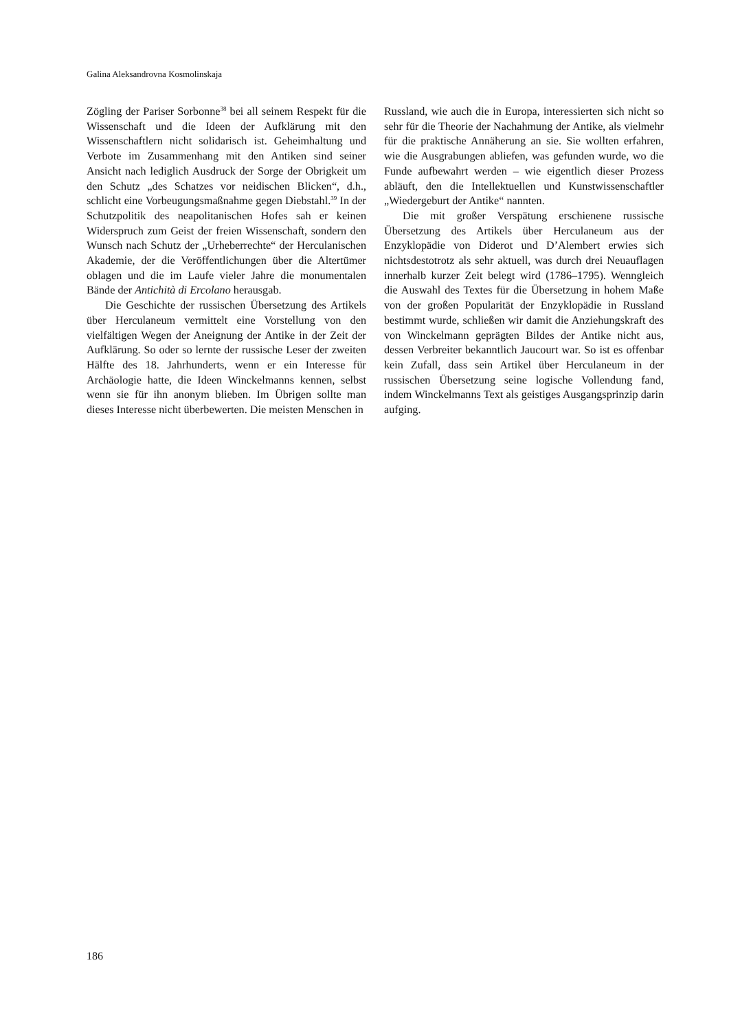Galina Aleksandrovna Kosmolinskaja
Zögling der Pariser Sorbonne<sup>38</sup> bei all seinem Respekt für die Wissenschaft und die Ideen der Aufklärung mit den Wissenschaftlern nicht solidarisch ist. Geheimhaltung und Verbote im Zusammenhang mit den Antiken sind seiner Ansicht nach lediglich Ausdruck der Sorge der Obrigkeit um den Schutz „des Schatzes vor neidischen Blicken“, d.h., schlicht eine Vorbeugungsmaßnahme gegen Diebstahl.<sup>39</sup> In der Schutzpolitik des neapolitanischen Hofes sah er keinen Widerspruch zum Geist der freien Wissenschaft, sondern den Wunsch nach Schutz der „Urheberrechte“ der Herculanischen Akademie, der die Veröffentlichungen über die Altertümer oblagen und die im Laufe vieler Jahre die monumentalen Bände der Antichità di Ercolano herausgab.
Die Geschichte der russischen Übersetzung des Artikels über Herculaneum vermittelt eine Vorstellung von den vielfältigen Wegen der Aneignung der Antike in der Zeit der Aufklärung. So oder so lernte der russische Leser der zweiten Hälfte des 18. Jahrhunderts, wenn er ein Interesse für Archäologie hatte, die Ideen Winckelmanns kennen, selbst wenn sie für ihn anonym blieben. Im Übrigen sollte man dieses Interesse nicht überbewerten. Die meisten Menschen in
Russland, wie auch die in Europa, interessierten sich nicht so sehr für die Theorie der Nachahmung der Antike, als vielmehr für die praktische Annäherung an sie. Sie wollten erfahren, wie die Ausgrabungen abliefen, was gefunden wurde, wo die Funde aufbewahrt werden – wie eigentlich dieser Prozess abläuft, den die Intellektuellen und Kunstwissenschaftler „Wiedergeburt der Antike“ nannten.
Die mit großer Verspätung erschienene russische Übersetzung des Artikels über Herculaneum aus der Enzyklopädie von Diderot und D’Alembert erwies sich nichtsdestotrotz als sehr aktuell, was durch drei Neuauflagen innerhalb kurzer Zeit belegt wird (1786–1795). Wenngleich die Auswahl des Textes für die Übersetzung in hohem Maße von der großen Popularität der Enzyklopädie in Russland bestimmt wurde, schließen wir damit die Anziehungskraft des von Winckelmann geprägten Bildes der Antike nicht aus, dessen Verbreiter bekanntlich Jaucourt war. So ist es offenbar kein Zufall, dass sein Artikel über Herculaneum in der russischen Übersetzung seine logische Vollendung fand, indem Winckelmanns Text als geistiges Ausgangsprinzip darin aufging.
186